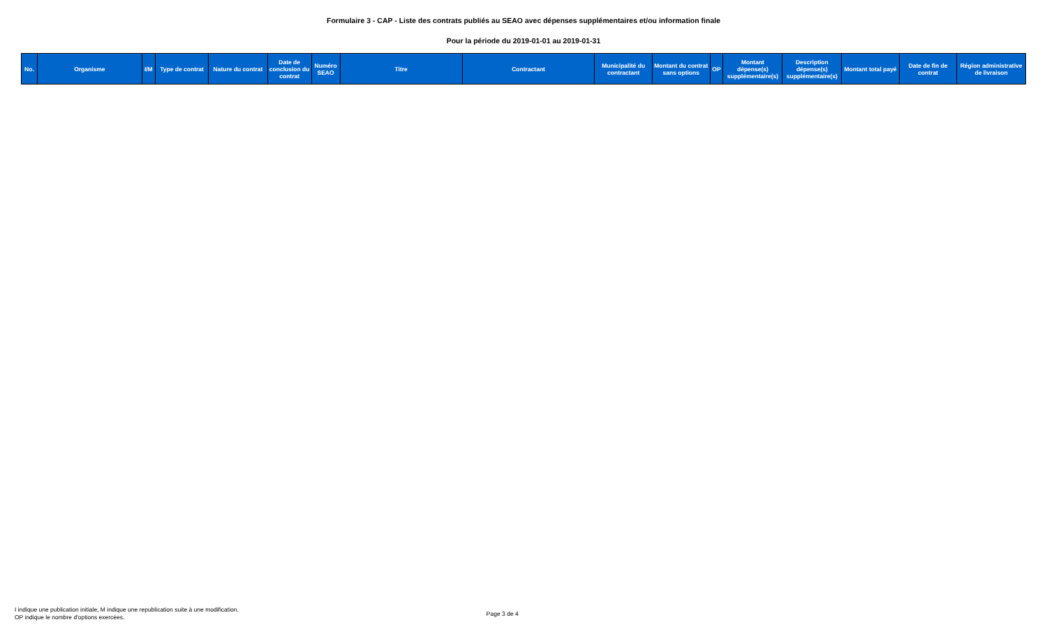Formulaire 3 - CAP - Liste des contrats publiés au SEAO avec dépenses supplémentaires et/ou information finale
Pour la période du 2019-01-01 au 2019-01-31
| No. | Organisme | I/M | Type de contrat | Nature du contrat | Date de conclusion du contrat | Numéro SEAO | Titre | Contractant | Municipalité du contractant | Montant du contrat sans options | OP | Montant dépense(s) supplémentaire(s) | Description dépense(s) supplémentaire(s) | Montant total payé | Date de fin de contrat | Région administrative de livraison |
| --- | --- | --- | --- | --- | --- | --- | --- | --- | --- | --- | --- | --- | --- | --- | --- | --- |
I indique une publication initiale, M indique une republication suite à une modification.
OP indique le nombre d'options exercées.
Page 3 de 4